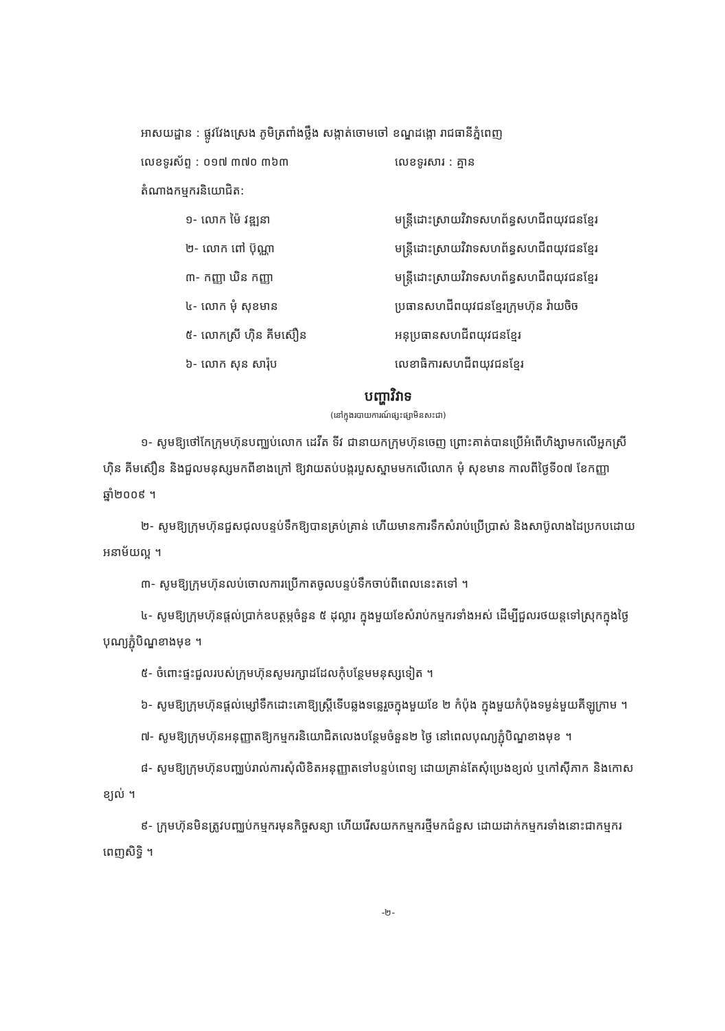អាសយដ្ឋាន : ផ្លូវវែងស្រេង ភូមិត្រពាំងថ្លឹង សង្កាត់ចោមចៅ ខណ្ឌដង្កោ រាជធានីភ្នំពេញ
លេខទូរស័ព្ទ : ០១៧ ៣៧០ ៣៦៣ លេខទូរសារ : គ្មាន
តំណាងកម្មករនិយោជិត:
១- លោក ម៉ៃ វឌ្ឍនា មន្ត្រីដោះស្រាយវិវាទសហព័ន្ធសហជីពយុវជនខ្មែរ
២- លោក ពៅ ប៊ុណ្ណា មន្ត្រីដោះស្រាយវិវាទសហព័ន្ធសហជីពយុវជនខ្មែរ
៣- កញ្ញា ឃិន កញ្ញា មន្ត្រីដោះស្រាយវិវាទសហព័ន្ធសហជីពយុវជនខ្មែរ
៤- លោក មុំ សុខមាន ប្រធានសហជីពយុវជនខ្មែរក្រុមហ៊ុន វ៉ាយចិច
៥- លោកស្រី ហ៊ិន គីមស៊ឿន អនុប្រធានសហជីពយុវជនខ្មែរ
៦- លោក សុន សារ៉ុប លេខាធិការសហជីពយុវជនខ្មែរ
បញ្ហាវិវាទ
(នៅក្នុងរបាយការណ៍ផ្សះផ្សាមិនសះជា)
១- សូមឱ្យថៅកែក្រុមហ៊ុនបញ្ឈប់លោក ដេវីត ទីវ ជានាយកក្រុមហ៊ុនចេញ ព្រោះគាត់បានប្រើអំពើហិង្សាមកលើអ្នកស្រី ហ៊ិន គីមស៊ឿន និងជួលមនុស្សមកពីខាងក្រៅ ឱ្យវាយតប់បង្ករបួសស្នាមមកលើលោក មុំ សុខមាន កាលពីថ្ងៃទី០៧ ខែកញ្ញា ឆ្នាំ២០០៩ ។
២- សូមឱ្យក្រុមហ៊ុនជួសជុលបន្ទប់ទឹកឱ្យបានគ្រប់គ្រាន់ ហើយមានការទឹកសំរាប់ប្រើប្រាស់ និងសាប៊ូលាងដៃប្រកបដោយអនាម័យល្អ ។
៣- សូមឱ្យក្រុមហ៊ុនលប់ចោលការប្រើកាតចូលបន្ទប់ទឹកចាប់ពីពេលនេះតទៅ ។
៤- សូមឱ្យក្រុមហ៊ុនផ្តល់ប្រាក់ឧបត្ថម្ភចំនួន ៥ ដុល្លារ ក្នុងមួយខែសំរាប់កម្មករទាំងអស់ ដើម្បីជួលរថយន្តទៅស្រុកក្នុងថ្ងៃបុណ្យភ្ជុំបិណ្ឌខាងមុខ ។
៥- ចំពោះផ្ទះជួលរបស់ក្រុមហ៊ុនសូមរក្សាដដែលកុំបន្ថែមមនុស្សទៀត ។
៦- សូមឱ្យក្រុមហ៊ុនផ្តល់ម្សៅទឹកដោះគោឱ្យស្ត្រីទើបឆ្លងទន្លេរួចក្នុងមួយខែ ២ កំប៉ុង ក្នុងមួយកំប៉ុងទម្ងន់មួយគីឡូក្រាម ។
៧- សូមឱ្យក្រុមហ៊ុនអនុញ្ញាតឱ្យកម្មករនិយោជិតលេងបន្ថែមចំនួន២ ថ្ងៃ នៅពេលបុណ្យភ្ជុំបិណ្ឌខាងមុខ ។
៨- សូមឱ្យក្រុមហ៊ុនបញ្ឈប់រាល់ការសុំលិខិតអនុញ្ញាតទៅបន្ទប់ពេទ្យ ដោយគ្រាន់តែសុំប្រេងខ្យល់ ឬកៅស៊ីភាក និងកោសខ្យល់ ។
៩- ក្រុមហ៊ុនមិនត្រូវបញ្ឈប់កម្មករមុនកិច្ចសន្យា ហើយរើសយកកម្មករថ្មីមកជំនួស ដោយដាក់កម្មករទាំងនោះជាកម្មករពេញសិទ្ធិ ។
-២-